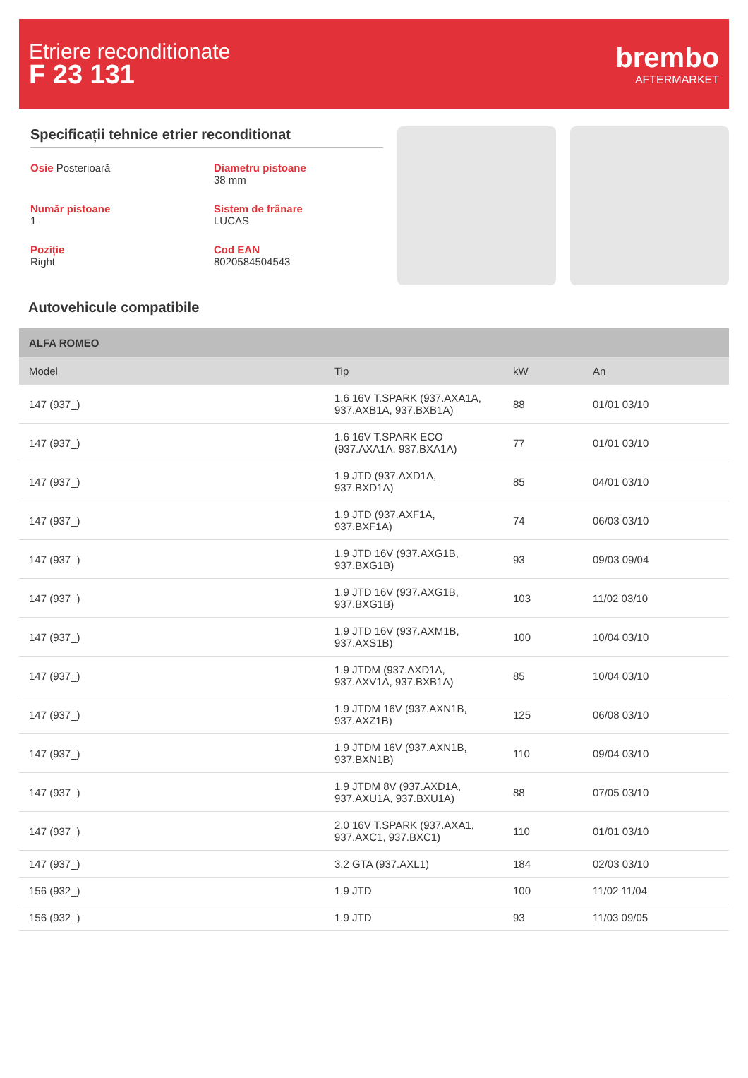Etriere reconditionate
F 23 131
brembo
AFTERMARKET
Specificații tehnice etrier reconditionat
Osie Posterioară
Diametru pistoane
38 mm
Număr pistoane
1
Sistem de frânare
LUCAS
Poziție
Right
Cod EAN
8020584504543
Autovehicule compatibile
| ALFA ROMEO | | | |
| --- | --- | --- | --- |
| Model | Tip | kW | An |
| 147 (937_) | 1.6 16V T.SPARK (937.AXA1A, 937.AXB1A, 937.BXB1A) | 88 | 01/01 03/10 |
| 147 (937_) | 1.6 16V T.SPARK ECO (937.AXA1A, 937.BXA1A) | 77 | 01/01 03/10 |
| 147 (937_) | 1.9 JTD (937.AXD1A, 937.BXD1A) | 85 | 04/01 03/10 |
| 147 (937_) | 1.9 JTD (937.AXF1A, 937.BXF1A) | 74 | 06/03 03/10 |
| 147 (937_) | 1.9 JTD 16V (937.AXG1B, 937.BXG1B) | 93 | 09/03 09/04 |
| 147 (937_) | 1.9 JTD 16V (937.AXG1B, 937.BXG1B) | 103 | 11/02 03/10 |
| 147 (937_) | 1.9 JTD 16V (937.AXM1B, 937.AXS1B) | 100 | 10/04 03/10 |
| 147 (937_) | 1.9 JTDM (937.AXD1A, 937.AXV1A, 937.BXB1A) | 85 | 10/04 03/10 |
| 147 (937_) | 1.9 JTDM 16V (937.AXN1B, 937.AXZ1B) | 125 | 06/08 03/10 |
| 147 (937_) | 1.9 JTDM 16V (937.AXN1B, 937.BXN1B) | 110 | 09/04 03/10 |
| 147 (937_) | 1.9 JTDM 8V (937.AXD1A, 937.AXU1A, 937.BXU1A) | 88 | 07/05 03/10 |
| 147 (937_) | 2.0 16V T.SPARK (937.AXA1, 937.AXC1, 937.BXC1) | 110 | 01/01 03/10 |
| 147 (937_) | 3.2 GTA (937.AXL1) | 184 | 02/03 03/10 |
| 156 (932_) | 1.9 JTD | 100 | 11/02 11/04 |
| 156 (932_) | 1.9 JTD | 93 | 11/03 09/05 |